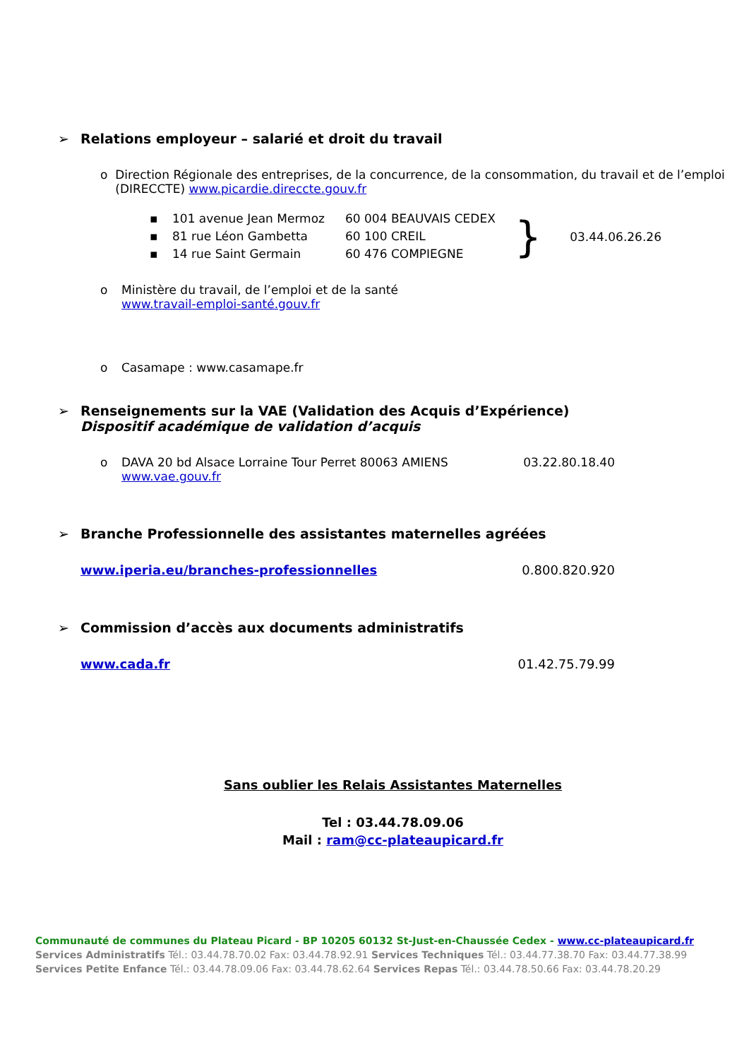➢ Relations employeur – salarié et droit du travail
o Direction Régionale des entreprises, de la concurrence, de la consommation, du travail et de l’emploi (DIRECCTE) www.picardie.direccte.gouv.fr
▪ 101 avenue Jean Mermoz 60 004 BEAUVAIS CEDEX
▪ 81 rue Léon Gambetta 60 100 CREIL
▪ 14 rue Saint Germain 60 476 COMPIEGNE
} 03.44.06.26.26
o Ministère du travail, de l’emploi et de la santé
www.travail-emploi-santé.gouv.fr
o Casamape : www.casamape.fr
➢ Renseignements sur la VAE (Validation des Acquis d’Expérience)
Dispositif académique de validation d’acquis
o DAVA 20 bd Alsace Lorraine Tour Perret 80063 AMIENS 03.22.80.18.40
www.vae.gouv.fr
➢ Branche Professionnelle des assistantes maternelles agréées
www.iperia.eu/branches-professionnelles 0.800.820.920
➢ Commission d’accès aux documents administratifs
www.cada.fr 01.42.75.79.99
Sans oublier les Relais Assistantes Maternelles
Tel : 03.44.78.09.06
Mail : ram@cc-plateaupicard.fr
Communauté de communes du Plateau Picard - BP 10205 60132 St-Just-en-Chaussée Cedex - www.cc-plateaupicard.fr
Services Administratifs Tél.: 03.44.78.70.02 Fax: 03.44.78.92.91 Services Techniques Tél.: 03.44.77.38.70 Fax: 03.44.77.38.99
Services Petite Enfance Tél.: 03.44.78.09.06 Fax: 03.44.78.62.64 Services Repas Tél.: 03.44.78.50.66 Fax: 03.44.78.20.29